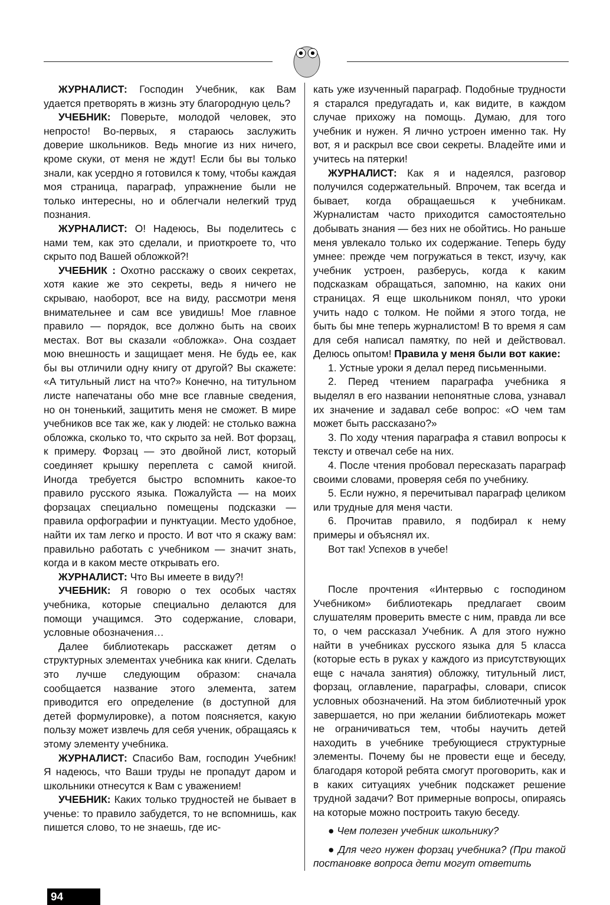ЖУРНАЛИСТ: Господин Учебник, как Вам удается претворять в жизнь эту благородную цель?
УЧЕБНИК: Поверьте, молодой человек, это непросто! Во-первых, я стараюсь заслужить доверие школьников. Ведь многие из них ничего, кроме скуки, от меня не ждут! Если бы вы только знали, как усердно я готовился к тому, чтобы каждая моя страница, параграф, упражнение были не только интересны, но и облегчали нелегкий труд познания.
ЖУРНАЛИСТ: О! Надеюсь, Вы поделитесь с нами тем, как это сделали, и приоткроете то, что скрыто под Вашей обложкой?!
УЧЕБНИК : Охотно расскажу о своих секретах, хотя какие же это секреты, ведь я ничего не скрываю, наоборот, все на виду, рассмотри меня внимательнее и сам все увидишь! Мое главное правило — порядок, все должно быть на своих местах. Вот вы сказали «обложка». Она создает мою внешность и защищает меня. Не будь ее, как бы вы отличили одну книгу от другой? Вы скажете: «А титульный лист на что?» Конечно, на титульном листе напечатаны обо мне все главные сведения, но он тоненький, защитить меня не сможет. В мире учебников все так же, как у людей: не столько важна обложка, сколько то, что скрыто за ней. Вот форзац, к примеру. Форзац — это двойной лист, который соединяет крышку переплета с самой книгой. Иногда требуется быстро вспомнить какое-то правило русского языка. Пожалуйста — на моих форзацах специально помещены подсказки — правила орфографии и пунктуации. Место удобное, найти их там легко и просто. И вот что я скажу вам: правильно работать с учебником — значит знать, когда и в каком месте открывать его.
ЖУРНАЛИСТ: Что Вы имеете в виду?!
УЧЕБНИК: Я говорю о тех особых частях учебника, которые специально делаются для помощи учащимся. Это содержание, словари, условные обозначения…
Далее библиотекарь расскажет детям о структурных элементах учебника как книги. Сделать это лучше следующим образом: сначала сообщается название этого элемента, затем приводится его определение (в доступной для детей формулировке), а потом поясняется, какую пользу может извлечь для себя ученик, обращаясь к этому элементу учебника.
ЖУРНАЛИСТ: Спасибо Вам, господин Учебник! Я надеюсь, что Ваши труды не пропадут даром и школьники отнесутся к Вам с уважением!
УЧЕБНИК: Каких только трудностей не бывает в ученье: то правило забудется, то не вспомнишь, как пишется слово, то не знаешь, где ис-
кать уже изученный параграф. Подобные трудности я старался предугадать и, как видите, в каждом случае прихожу на помощь. Думаю, для того учебник и нужен. Я лично устроен именно так. Ну вот, я и раскрыл все свои секреты. Владейте ими и учитесь на пятерки!
ЖУРНАЛИСТ: Как я и надеялся, разговор получился содержательный. Впрочем, так всегда и бывает, когда обращаешься к учебникам. Журналистам часто приходится самостоятельно добывать знания — без них не обойтись. Но раньше меня увлекало только их содержание. Теперь буду умнее: прежде чем погружаться в текст, изучу, как учебник устроен, разберусь, когда к каким подсказкам обращаться, запомню, на каких они страницах. Я еще школьником понял, что уроки учить надо с толком. Не пойми я этого тогда, не быть бы мне теперь журналистом! В то время я сам для себя написал памятку, по ней и действовал. Делюсь опытом! Правила у меня были вот какие:
1. Устные уроки я делал перед письменными.
2. Перед чтением параграфа учебника я выделял в его названии непонятные слова, узнавал их значение и задавал себе вопрос: «О чем там может быть рассказано?»
3. По ходу чтения параграфа я ставил вопросы к тексту и отвечал себе на них.
4. После чтения пробовал пересказать параграф своими словами, проверяя себя по учебнику.
5. Если нужно, я перечитывал параграф целиком или трудные для меня части.
6. Прочитав правило, я подбирал к нему примеры и объяснял их.
Вот так! Успехов в учебе!
После прочтения «Интервью с господином Учебником» библиотекарь предлагает своим слушателям проверить вместе с ним, правда ли все то, о чем рассказал Учебник. А для этого нужно найти в учебниках русского языка для 5 класса (которые есть в руках у каждого из присутствующих еще с начала занятия) обложку, титульный лист, форзац, оглавление, параграфы, словари, список условных обозначений. На этом библиотечный урок завершается, но при желании библиотекарь может не ограничиваться тем, чтобы научить детей находить в учебнике требующиеся структурные элементы. Почему бы не провести еще и беседу, благодаря которой ребята смогут проговорить, как и в каких ситуациях учебник подскажет решение трудной задачи? Вот примерные вопросы, опираясь на которые можно построить такую беседу.
● Чем полезен учебник школьнику?
● Для чего нужен форзац учебника? (При такой постановке вопроса дети могут ответить
94